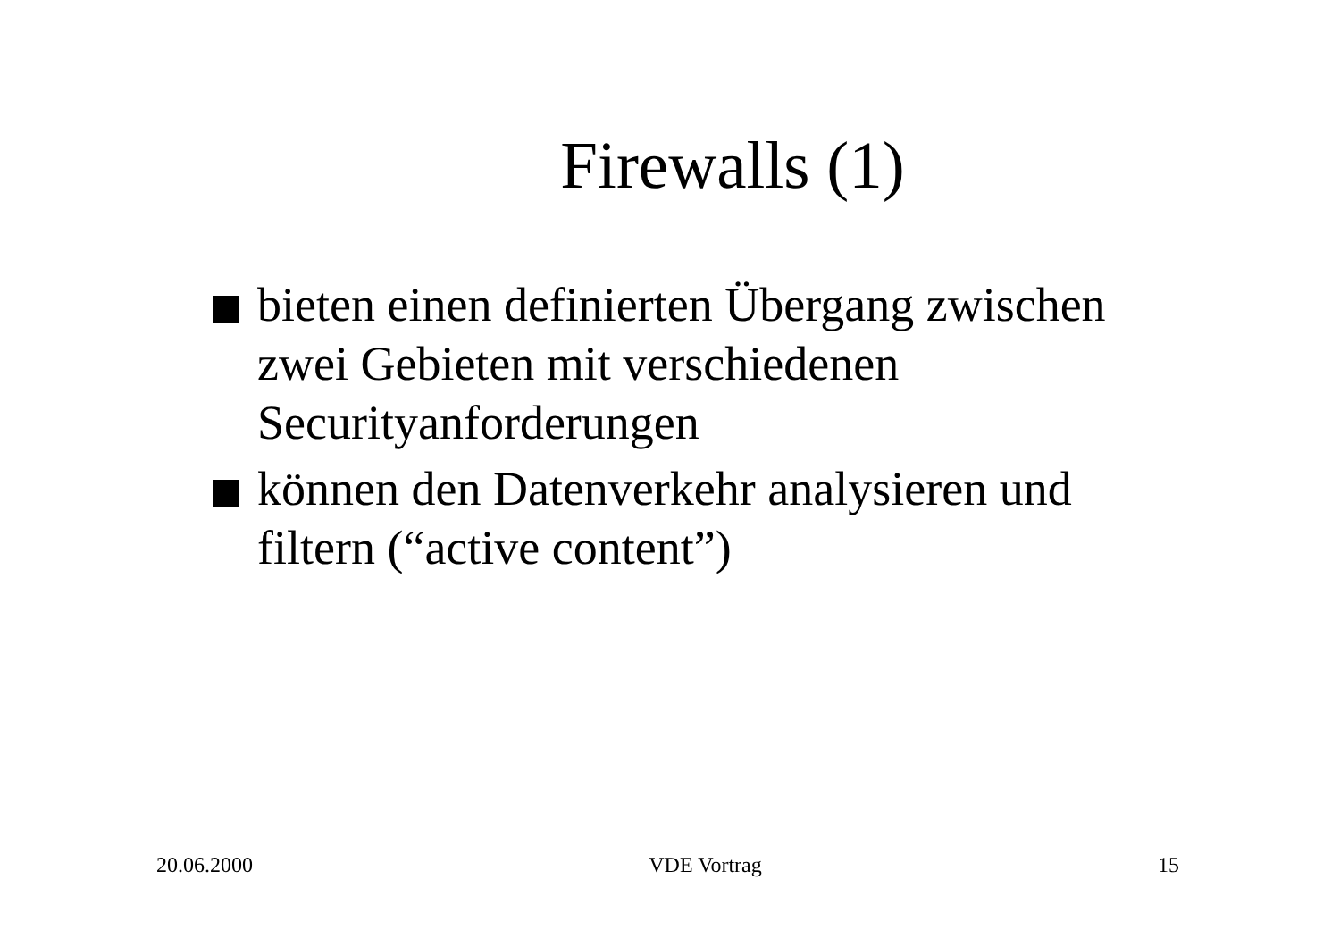Firewalls (1)
bieten einen definierten Übergang zwischen zwei Gebieten mit verschiedenen Securityanforderungen
können den Datenverkehr analysieren und filtern (“active content”)
20.06.2000 VDE Vortrag 15